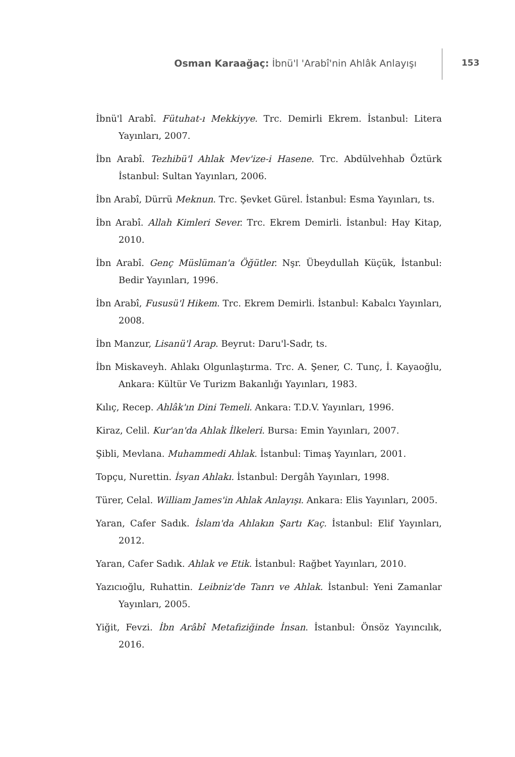Osman Karaağaç: İbnü'l 'Arabî'nin Ahlâk Anlayışı
153
İbnü'l Arabî. Fütuhat-ı Mekkiyye. Trc. Demirli Ekrem. İstanbul: Litera Yayınları, 2007.
İbn Arabî. Tezhibü'l Ahlak Mev'ize-i Hasene. Trc. Abdülvehhab Öztürk İstanbul: Sultan Yayınları, 2006.
İbn Arabî, Dürrü Meknun. Trc. Şevket Gürel. İstanbul: Esma Yayınları, ts.
İbn Arabî. Allah Kimleri Sever. Trc. Ekrem Demirli. İstanbul: Hay Kitap, 2010.
İbn Arabî. Genç Müslüman'a Öğütler. Nşr. Übeydullah Küçük, İstanbul: Bedir Yayınları, 1996.
İbn Arabî, Fususü'l Hikem. Trc. Ekrem Demirli. İstanbul: Kabalcı Yayınları, 2008.
İbn Manzur, Lisanü'l Arap. Beyrut: Daru'l-Sadr, ts.
İbn Miskaveyh. Ahlakı Olgunlaştırma. Trc. A. Şener, C. Tunç, İ. Kayaoğlu, Ankara: Kültür Ve Turizm Bakanlığı Yayınları, 1983.
Kılıç, Recep. Ahlâk'ın Dini Temeli. Ankara: T.D.V. Yayınları, 1996.
Kiraz, Celil. Kur'an'da Ahlak İlkeleri. Bursa: Emin Yayınları, 2007.
Şibli, Mevlana. Muhammedi Ahlak. İstanbul: Timaş Yayınları, 2001.
Topçu, Nurettin. İsyan Ahlakı. İstanbul: Dergâh Yayınları, 1998.
Türer, Celal. William James'in Ahlak Anlayışı. Ankara: Elis Yayınları, 2005.
Yaran, Cafer Sadık. İslam'da Ahlakın Şartı Kaç. İstanbul: Elif Yayınları, 2012.
Yaran, Cafer Sadık. Ahlak ve Etik. İstanbul: Rağbet Yayınları, 2010.
Yazıcıoğlu, Ruhattin. Leibniz'de Tanrı ve Ahlak. İstanbul: Yeni Zamanlar Yayınları, 2005.
Yiğit, Fevzi. İbn Arâbî Metafiziğinde İnsan. İstanbul: Önsöz Yayıncılık, 2016.